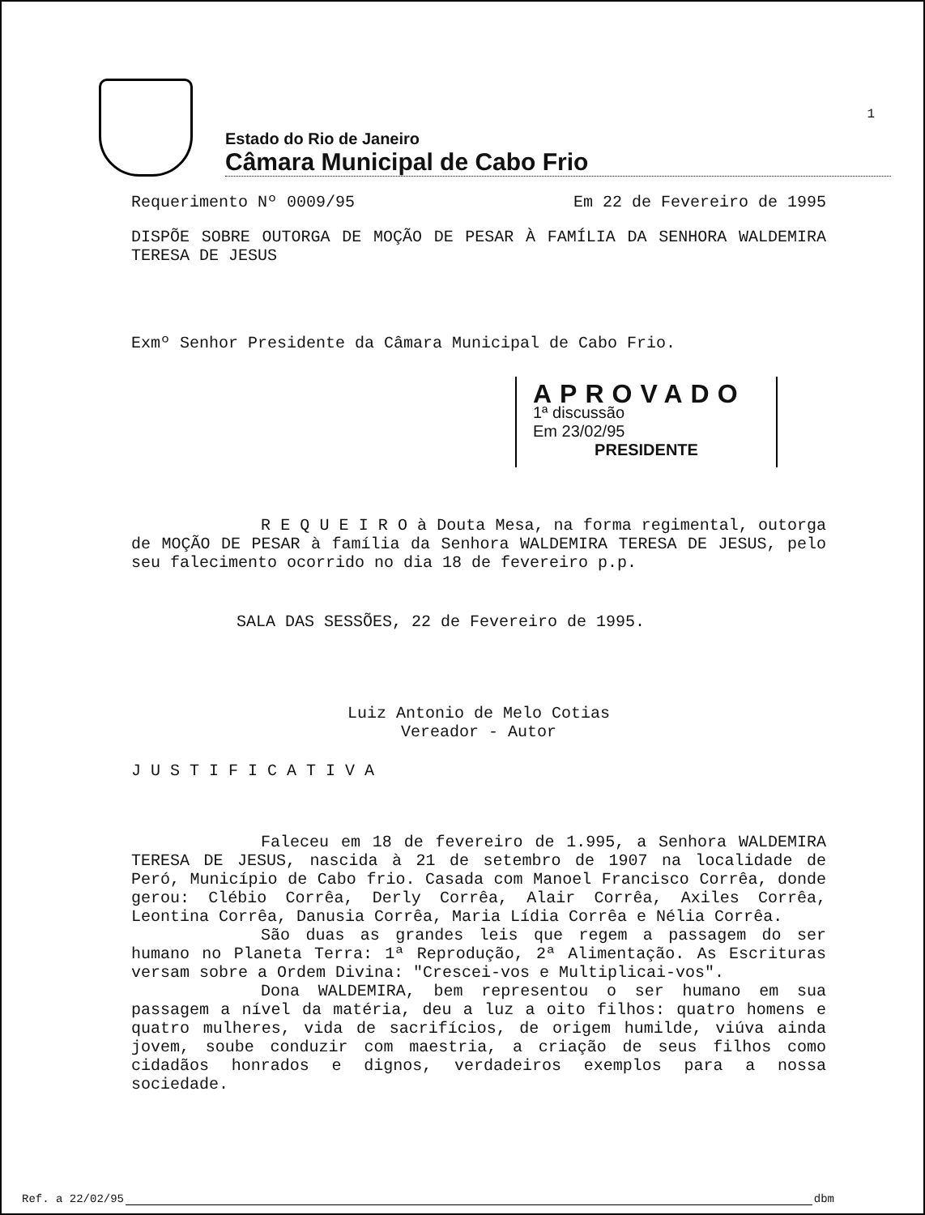Estado do Rio de Janeiro
Câmara Municipal de Cabo Frio
1
Requerimento Nº 0009/95 Em 22 de Fevereiro de 1995
DISPÕE SOBRE OUTORGA DE MOÇÃO DE PESAR À FAMÍLIA DA SENHORA WALDEMIRA TERESA DE JESUS
Exmº Senhor Presidente da Câmara Municipal de Cabo Frio.
APROVADO
1ª discussão
Em 23/02/95
PRESIDENTE
R E Q U E I R O à Douta Mesa, na forma regimental, outorga de MOÇÃO DE PESAR à família da Senhora WALDEMIRA TERESA DE JESUS, pelo seu falecimento ocorrido no dia 18 de fevereiro p.p.
SALA DAS SESSÕES, 22 de Fevereiro de 1995.
Luiz Antonio de Melo Cotias
Vereador - Autor
J U S T I F I C A T I V A
Faleceu em 18 de fevereiro de 1.995, a Senhora WALDEMIRA TERESA DE JESUS, nascida à 21 de setembro de 1907 na localidade de Peró, Município de Cabo frio. Casada com Manoel Francisco Corrêa, donde gerou: Clébio Corrêa, Derly Corrêa, Alair Corrêa, Axiles Corrêa, Leontina Corrêa, Danusia Corrêa, Maria Lídia Corrêa e Nélia Corrêa.
São duas as grandes leis que regem a passagem do ser humano no Planeta Terra: 1ª Reprodução, 2ª Alimentação. As Escrituras versam sobre a Ordem Divina: "Crescei-vos e Multiplicai-vos".
Dona WALDEMIRA, bem representou o ser humano em sua passagem a nível da matéria, deu a luz a oito filhos: quatro homens e quatro mulheres, vida de sacrifícios, de origem humilde, viúva ainda jovem, soube conduzir com maestria, a criação de seus filhos como cidadãos honrados e dignos, verdadeiros exemplos para a nossa sociedade.
Ref. a 22/02/95 dbm